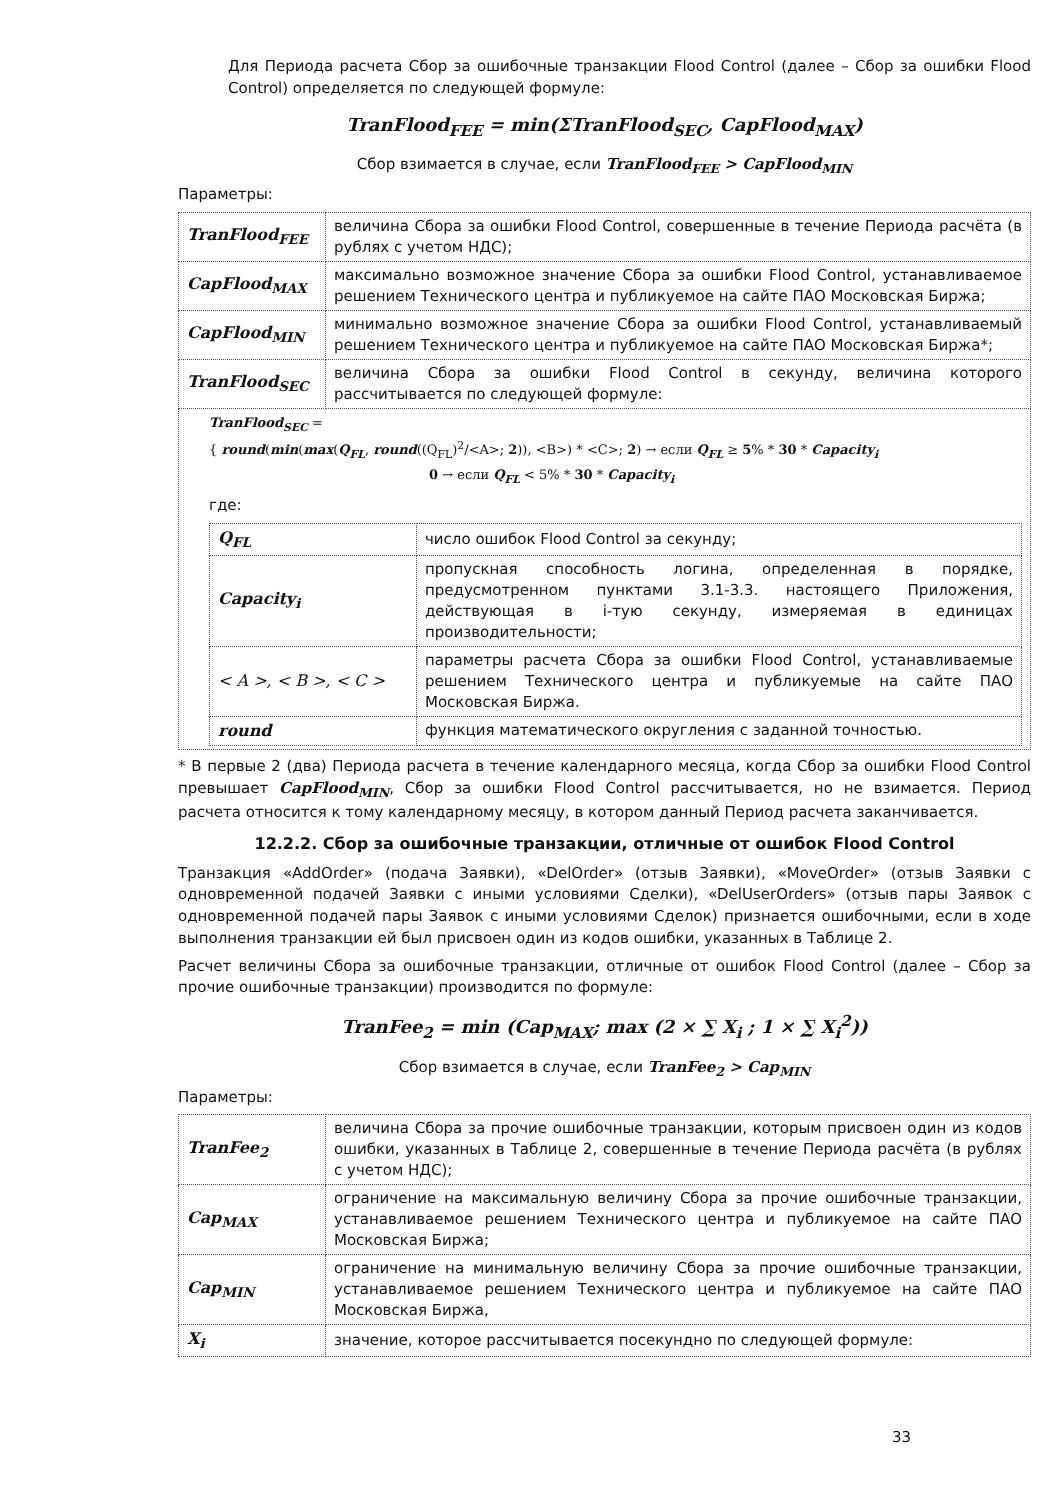Для Периода расчета Сбор за ошибочные транзакции Flood Control (далее – Сбор за ошибки Flood Control) определяется по следующей формуле:
TranFlood<sub>FEE</sub> = min(ΣTranFlood<sub>SEC</sub>, CapFlood<sub>MAX</sub>)
Сбор взимается в случае, если TranFlood<sub>FEE</sub> > CapFlood<sub>MIN</sub>
Параметры:
| TranFlood<sub>FEE</sub> | величина Сбора за ошибки Flood Control, совершенные в течение Периода расчёта (в рублях с учетом НДС); |
| CapFlood<sub>MAX</sub> | максимально возможное значение Сбора за ошибки Flood Control, устанавливаемое решением Технического центра и публикуемое на сайте ПАО Московская Биржа; |
| CapFlood<sub>MIN</sub> | минимально возможное значение Сбора за ошибки Flood Control, устанавливаемый решением Технического центра и публикуемое на сайте ПАО Московская Биржа*; |
| TranFlood<sub>SEC</sub> | величина Сбора за ошибки Flood Control в секунду, величина которого рассчитывается по следующей формуле: |
| TranFlood<sub>SEC</sub> = { round ( min ( max ( Q<sub>FL</sub> , round ((Q<sub>FL</sub>)<sup>2</sup>/<A>; 2 )), <B>) * <C>; 2 ) → если Q<sub>FL</sub> ≥ 5 % * 30 * Capacity<sub>i</sub> 0 → если Q<sub>FL</sub> < 5% * 30 * Capacity<sub>i</sub> где: / Q<sub>FL</sub> / число ошибок Flood Control за секунду; / / Capacity<sub>i</sub> / пропускная способность логина, определенная в порядке, предусмотренном пунктами 3.1-3.3. настоящего Приложения, действующая в i-тую секунду, измеряемая в единицах производительности; / / < A >, < B >, < C > / параметры расчета Сбора за ошибки Flood Control, устанавливаемые решением Технического центра и публикуемые на сайте ПАО Московская Биржа. / / round / функция математического округления с заданной точностью. / | |
* В первые 2 (два) Периода расчета в течение календарного месяца, когда Сбор за ошибки Flood Control превышает CapFlood<sub>MIN</sub>, Сбор за ошибки Flood Control рассчитывается, но не взимается. Период расчета относится к тому календарному месяцу, в котором данный Период расчета заканчивается.
12.2.2. Сбор за ошибочные транзакции, отличные от ошибок Flood Control
Транзакция «AddOrder» (подача Заявки), «DelOrder» (отзыв Заявки), «MoveOrder» (отзыв Заявки с одновременной подачей Заявки с иными условиями Сделки), «DelUserOrders» (отзыв пары Заявок с одновременной подачей пары Заявок с иными условиями Сделок) признается ошибочными, если в ходе выполнения транзакции ей был присвоен один из кодов ошибки, указанных в Таблице 2.
Расчет величины Сбора за ошибочные транзакции, отличные от ошибок Flood Control (далее – Сбор за прочие ошибочные транзакции) производится по формуле:
TranFee<sub>2</sub> = min (Cap<sub>MAX</sub>; max (2 × ∑ X<sub>i</sub> ; 1 × ∑ X<sub>i</sub><sup>2</sup>))
Сбор взимается в случае, если TranFee<sub>2</sub> > Cap<sub>MIN</sub>
Параметры:
| TranFee<sub>2</sub> | величина Сбора за прочие ошибочные транзакции, которым присвоен один из кодов ошибки, указанных в Таблице 2, совершенные в течение Периода расчёта (в рублях с учетом НДС); |
| Cap<sub>MAX</sub> | ограничение на максимальную величину Сбора за прочие ошибочные транзакции, устанавливаемое решением Технического центра и публикуемое на сайте ПАО Московская Биржа; |
| Cap<sub>MIN</sub> | ограничение на минимальную величину Сбора за прочие ошибочные транзакции, устанавливаемое решением Технического центра и публикуемое на сайте ПАО Московская Биржа, |
| X<sub>i</sub> | значение, которое рассчитывается посекундно по следующей формуле: |
33